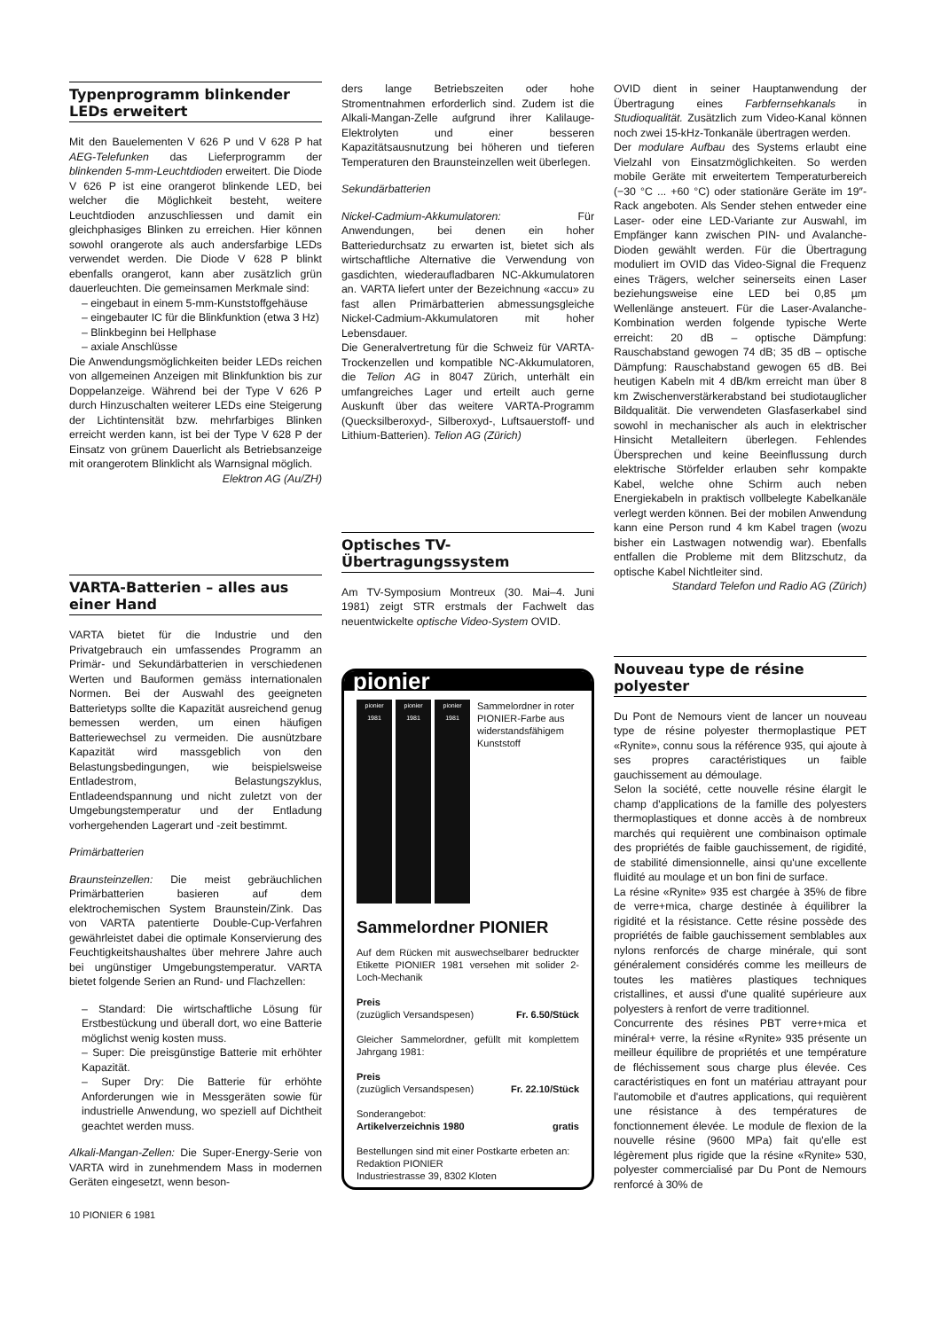Typenprogramm blinkender LEDs erweitert
Mit den Bauelementen V 626 P und V 628 P hat AEG-Telefunken das Lieferprogramm der blinkenden 5-mm-Leuchtdioden erweitert. Die Diode V 626 P ist eine orangerot blinkende LED, bei welcher die Möglichkeit besteht, weitere Leuchtdioden anzuschliessen und damit ein gleichphasiges Blinken zu erreichen. Hier können sowohl orangerote als auch andersfarbige LEDs verwendet werden. Die Diode V 628 P blinkt ebenfalls orangerot, kann aber zusätzlich grün dauerleuchten. Die gemeinsamen Merkmale sind:
– eingebaut in einem 5-mm-Kunststoffgehäuse
– eingebauter IC für die Blinkfunktion (etwa 3 Hz)
– Blinkbeginn bei Hellphase
– axiale Anschlüsse
Die Anwendungsmöglichkeiten beider LEDs reichen von allgemeinen Anzeigen mit Blinkfunktion bis zur Doppelanzeige. Während bei der Type V 626 P durch Hinzuschalten weiterer LEDs eine Steigerung der Lichtintensität bzw. mehrfarbiges Blinken erreicht werden kann, ist bei der Type V 628 P der Einsatz von grünem Dauerlicht als Betriebsanzeige mit orangerotem Blinklicht als Warnsignal möglich.
Elektron AG (Au/ZH)
VARTA-Batterien – alles aus einer Hand
VARTA bietet für die Industrie und den Privatgebrauch ein umfassendes Programm an Primär- und Sekundärbatterien in verschiedenen Werten und Bauformen gemäss internationalen Normen. Bei der Auswahl des geeigneten Batterietyps sollte die Kapazität ausreichend genug bemessen werden, um einen häufigen Batteriewechsel zu vermeiden. Die ausnützbare Kapazität wird massgeblich von den Belastungsbedingungen, wie beispielsweise Entladestrom, Belastungszyklus, Entladeendspannung und nicht zuletzt von der Umgebungstemperatur und der Entladung vorhergehenden Lagerart und -zeit bestimmt.
Primärbatterien
Braunsteinzellen: Die meist gebräuchlichen Primärbatterien basieren auf dem elektrochemischen System Braunstein/Zink. Das von VARTA patentierte Double-Cup-Verfahren gewährleistet dabei die optimale Konservierung des Feuchtigkeitshaushaltes über mehrere Jahre auch bei ungünstiger Umgebungstemperatur. VARTA bietet folgende Serien an Rund- und Flachzellen:
– Standard: Die wirtschaftliche Lösung für Erstbestückung und überall dort, wo eine Batterie möglichst wenig kosten muss.
– Super: Die preisgünstige Batterie mit erhöhter Kapazität.
– Super Dry: Die Batterie für erhöhte Anforderungen wie in Messgeräten sowie für industrielle Anwendung, wo speziell auf Dichtheit geachtet werden muss.
Alkali-Mangan-Zellen: Die Super-Energy-Serie von VARTA wird in zunehmendem Mass in modernen Geräten eingesetzt, wenn beson-
10 PIONIER 6 1981
ders lange Betriebszeiten oder hohe Stromentnahmen erforderlich sind. Zudem ist die Alkali-Mangan-Zelle aufgrund ihrer Kalilauge-Elektrolyten und einer besseren Kapazitätsausnutzung bei höheren und tieferen Temperaturen den Braunsteinzellen weit überlegen.
Sekundärbatterien
Nickel-Cadmium-Akkumulatoren: Für Anwendungen, bei denen ein hoher Batteriedurchsatz zu erwarten ist, bietet sich als wirtschaftliche Alternative die Verwendung von gasdichten, wiederaufladbaren NC-Akkumulatoren an. VARTA liefert unter der Bezeichnung «accu» zu fast allen Primärbatterien abmessungsgleiche Nickel-Cadmium-Akkumulatoren mit hoher Lebensdauer.
Die Generalvertretung für die Schweiz für VARTA-Trockenzellen und kompatible NC-Akkumulatoren, die Telion AG in 8047 Zürich, unterhält ein umfangreiches Lager und erteilt auch gerne Auskunft über das weitere VARTA-Programm (Quecksilberoxyd-, Silberoxyd-, Luftsauerstoff- und Lithium-Batterien). Telion AG (Zürich)
Optisches TV-Übertragungssystem
Am TV-Symposium Montreux (30. Mai–4. Juni 1981) zeigt STR erstmals der Fachwelt das neuentwickelte optische Video-System OVID.
pionier
pionier
1981
pionier
1981
pionier
1981
Sammelordner in roter PIONIER-Farbe aus widerstandsfähigem Kunststoff
Sammelordner PIONIER
Auf dem Rücken mit auswechselbarer bedruckter Etikette PIONIER 1981 versehen mit solider 2-Loch-Mechanik
Preis
(zuzüglich Versandspesen) Fr. 6.50/Stück
Gleicher Sammelordner, gefüllt mit komplettem Jahrgang 1981:
Preis
(zuzüglich Versandspesen) Fr. 22.10/Stück
Sonderangebot:
Artikelverzeichnis 1980 gratis
Bestellungen sind mit einer Postkarte erbeten an:
Redaktion PIONIER
Industriestrasse 39, 8302 Kloten
OVID dient in seiner Hauptanwendung der Übertragung eines Farbfernsehkanals in Studioqualität. Zusätzlich zum Video-Kanal können noch zwei 15-kHz-Tonkanäle übertragen werden.
Der modulare Aufbau des Systems erlaubt eine Vielzahl von Einsatzmöglichkeiten. So werden mobile Geräte mit erweitertem Temperaturbereich (−30 °C ... +60 °C) oder stationäre Geräte im 19″-Rack angeboten. Als Sender stehen entweder eine Laser- oder eine LED-Variante zur Auswahl, im Empfänger kann zwischen PIN- und Avalanche-Dioden gewählt werden. Für die Übertragung moduliert im OVID das Video-Signal die Frequenz eines Trägers, welcher seinerseits einen Laser beziehungsweise eine LED bei 0,85 µm Wellenlänge ansteuert. Für die Laser-Avalanche-Kombination werden folgende typische Werte erreicht: 20 dB – optische Dämpfung: Rauschabstand gewogen 74 dB; 35 dB – optische Dämpfung: Rauschabstand gewogen 65 dB. Bei heutigen Kabeln mit 4 dB/km erreicht man über 8 km Zwischenverstärkerabstand bei studiotauglicher Bildqualität. Die verwendeten Glasfaserkabel sind sowohl in mechanischer als auch in elektrischer Hinsicht Metalleitern überlegen. Fehlendes Übersprechen und keine Beeinflussung durch elektrische Störfelder erlauben sehr kompakte Kabel, welche ohne Schirm auch neben Energiekabeln in praktisch vollbelegte Kabelkanäle verlegt werden können. Bei der mobilen Anwendung kann eine Person rund 4 km Kabel tragen (wozu bisher ein Lastwagen notwendig war). Ebenfalls entfallen die Probleme mit dem Blitzschutz, da optische Kabel Nichtleiter sind.
Standard Telefon und Radio AG (Zürich)
Nouveau type de résine polyester
Du Pont de Nemours vient de lancer un nouveau type de résine polyester thermoplastique PET «Rynite», connu sous la référence 935, qui ajoute à ses propres caractéristiques un faible gauchissement au démoulage.
Selon la société, cette nouvelle résine élargit le champ d'applications de la famille des polyesters thermoplastiques et donne accès à de nombreux marchés qui requièrent une combinaison optimale des propriétés de faible gauchissement, de rigidité, de stabilité dimensionnelle, ainsi qu'une excellente fluidité au moulage et un bon fini de surface.
La résine «Rynite» 935 est chargée à 35% de fibre de verre+mica, charge destinée à équilibrer la rigidité et la résistance. Cette résine possède des propriétés de faible gauchissement semblables aux nylons renforcés de charge minérale, qui sont généralement considérés comme les meilleurs de toutes les matières plastiques techniques cristallines, et aussi d'une qualité supérieure aux polyesters à renfort de verre traditionnel.
Concurrente des résines PBT verre+mica et minéral+ verre, la résine «Rynite» 935 présente un meilleur équilibre de propriétés et une température de fléchissement sous charge plus élevée. Ces caractéristiques en font un matériau attrayant pour l'automobile et d'autres applications, qui requièrent une résistance à des températures de fonctionnement élevée. Le module de flexion de la nouvelle résine (9600 MPa) fait qu'elle est légèrement plus rigide que la résine «Rynite» 530, polyester commercialisé par Du Pont de Nemours renforcé à 30% de